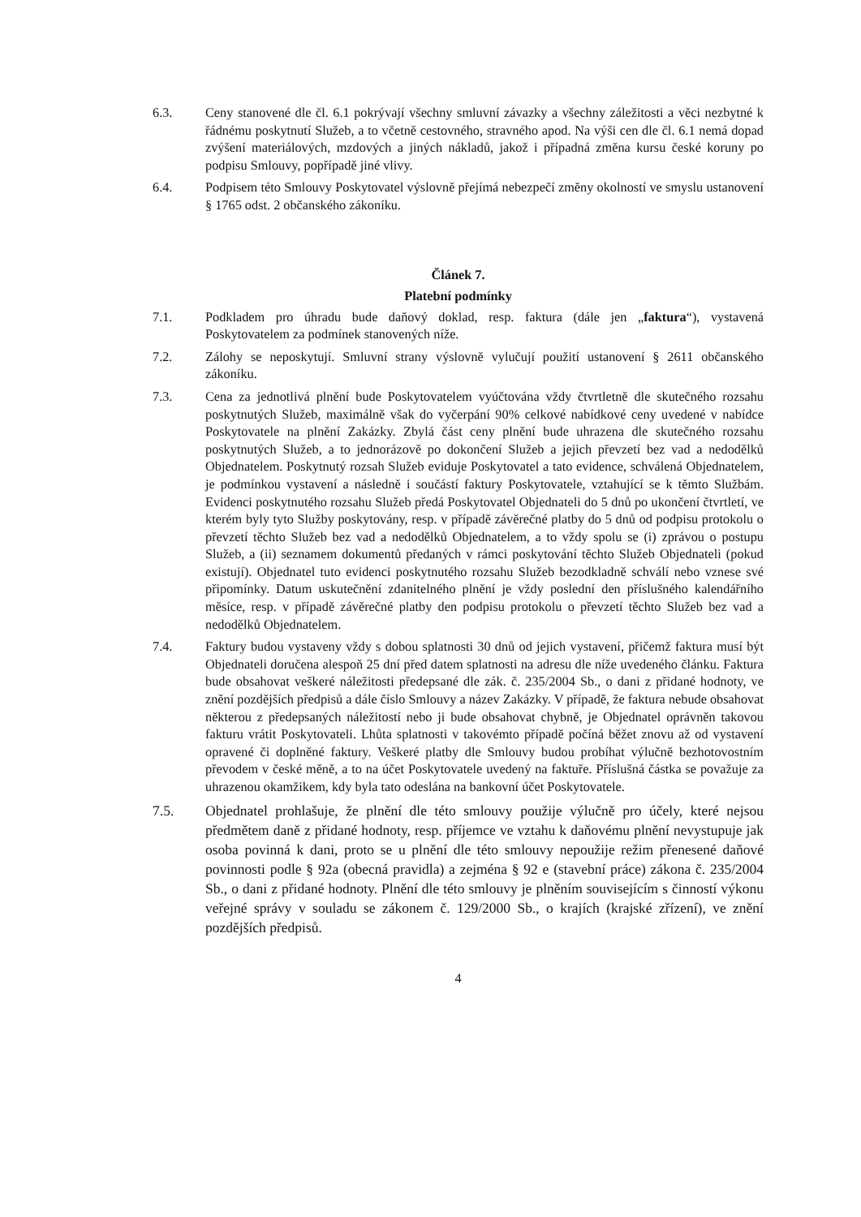6.3. Ceny stanovené dle čl. 6.1 pokrývají všechny smluvní závazky a všechny záležitosti a věci nezbytné k řádnému poskytnutí Služeb, a to včetně cestovného, stravného apod. Na výši cen dle čl. 6.1 nemá dopad zvýšení materiálových, mzdových a jiných nákladů, jakož i případná změna kursu české koruny po podpisu Smlouvy, popřípadě jiné vlivy.
6.4. Podpisem této Smlouvy Poskytovatel výslovně přejímá nebezpečí změny okolností ve smyslu ustanovení § 1765 odst. 2 občanského zákoníku.
Článek 7.
Platební podmínky
7.1. Podkladem pro úhradu bude daňový doklad, resp. faktura (dále jen „faktura“), vystavená Poskytovatelem za podmínek stanovených níže.
7.2. Zálohy se neposkytují. Smluvní strany výslovně vylučují použití ustanovení § 2611 občanského zákoníku.
7.3. Cena za jednotlivá plnění bude Poskytovatelem vyúčtována vždy čtvrtletně dle skutečného rozsahu poskytnutých Služeb, maximálně však do vyčerpání 90% celkové nabídkové ceny uvedené v nabídce Poskytovatele na plnění Zakázky. Zbylá část ceny plnění bude uhrazena dle skutečného rozsahu poskytnutých Služeb, a to jednorázově po dokončení Služeb a jejich převzetí bez vad a nedodělků Objednatelem. Poskytnutý rozsah Služeb eviduje Poskytovatel a tato evidence, schválená Objednatelem, je podmínkou vystavení a následně i součástí faktury Poskytovatele, vztahující se k těmto Službám. Evidenci poskytnutého rozsahu Služeb předá Poskytovatel Objednateli do 5 dnů po ukončení čtvrtletí, ve kterém byly tyto Služby poskytovány, resp. v případě závěrečné platby do 5 dnů od podpisu protokolu o převzetí těchto Služeb bez vad a nedodělků Objednatelem, a to vždy spolu se (i) zprávou o postupu Služeb, a (ii) seznamem dokumentů předaných v rámci poskytování těchto Služeb Objednateli (pokud existují). Objednatel tuto evidenci poskytnutého rozsahu Služeb bezodkladně schválí nebo vznese své připomínky. Datum uskutečnění zdanitelného plnění je vždy poslední den příslušného kalendářního měsíce, resp. v případě závěrečné platby den podpisu protokolu o převzetí těchto Služeb bez vad a nedodělků Objednatelem.
7.4. Faktury budou vystaveny vždy s dobou splatnosti 30 dnů od jejich vystavení, přičemž faktura musí být Objednateli doručena alespoň 25 dní před datem splatnosti na adresu dle níže uvedeného článku. Faktura bude obsahovat veškeré náležitosti předepsané dle zák. č. 235/2004 Sb., o dani z přidané hodnoty, ve znění pozdějších předpisů a dále číslo Smlouvy a název Zakázky. V případě, že faktura nebude obsahovat některou z předepsaných náležitostí nebo ji bude obsahovat chybně, je Objednatel oprávněn takovou fakturu vrátit Poskytovateli. Lhůta splatnosti v takovémto případě počíná běžet znovu až od vystavení opravené či doplněné faktury. Veškeré platby dle Smlouvy budou probíhat výlučně bezhotovostním převodem v české měně, a to na účet Poskytovatele uvedený na faktuře. Příslušná částka se považuje za uhrazenou okamžikem, kdy byla tato odeslána na bankovní účet Poskytovatele.
7.5. Objednatel prohlašuje, že plnění dle této smlouvy použije výlučně pro účely, které nejsou předmětem daně z přidané hodnoty, resp. příjemce ve vztahu k daňovému plnění nevystupuje jak osoba povinná k dani, proto se u plnění dle této smlouvy nepoužije režim přenesené daňové povinnosti podle § 92a (obecná pravidla) a zejména § 92 e (stavební práce) zákona č. 235/2004 Sb., o dani z přidané hodnoty. Plnění dle této smlouvy je plněním souvisejícím s činností výkonu veřejné správy v souladu se zákonem č. 129/2000 Sb., o krajích (krajské zřízení), ve znění pozdějších předpisů.
4